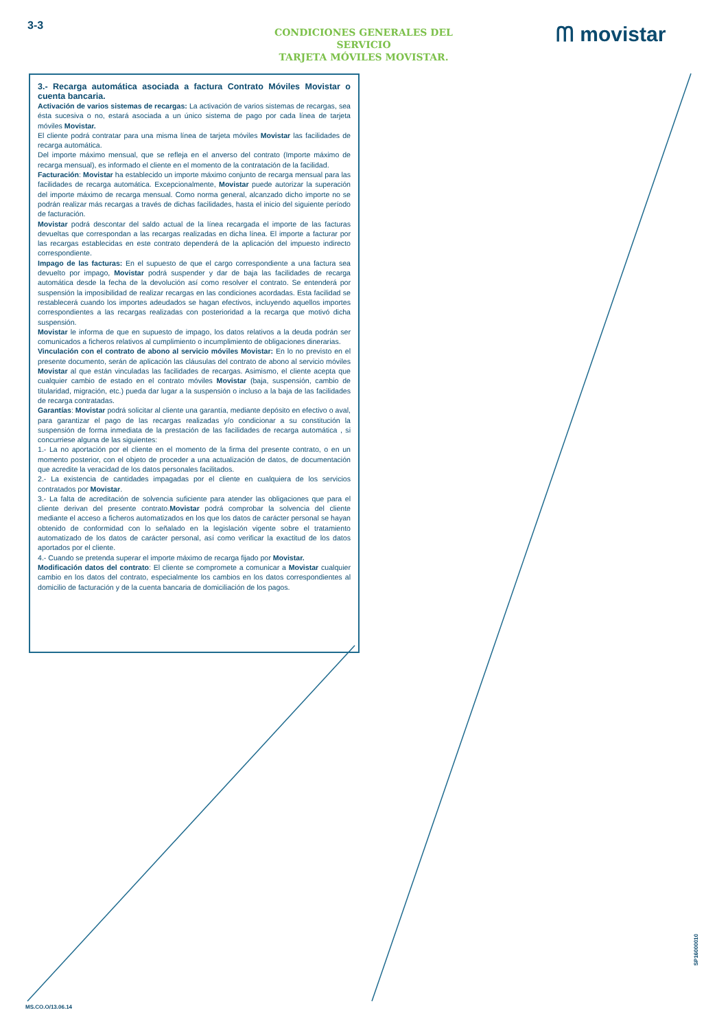3-3
CONDICIONES GENERALES DEL SERVICIO
TARJETA MÓVILES MOVISTAR.
ᗰ movistar
3.- Recarga automática asociada a factura Contrato Móviles Movistar o cuenta bancaria.
Activación de varios sistemas de recargas: La activación de varios sistemas de recargas, sea ésta sucesiva o no, estará asociada a un único sistema de pago por cada línea de tarjeta móviles Movistar.
El cliente podrá contratar para una misma línea de tarjeta móviles Movistar las facilidades de recarga automática.
Del importe máximo mensual, que se refleja en el anverso del contrato (Importe máximo de recarga mensual), es informado el cliente en el momento de la contratación de la facilidad.
Facturación: Movistar ha establecido un importe máximo conjunto de recarga mensual para las facilidades de recarga automática. Excepcionalmente, Movistar puede autorizar la superación del importe máximo de recarga mensual. Como norma general, alcanzado dicho importe no se podrán realizar más recargas a través de dichas facilidades, hasta el inicio del siguiente período de facturación.
Movistar podrá descontar del saldo actual de la línea recargada el importe de las facturas devueltas que correspondan a las recargas realizadas en dicha línea. El importe a facturar por las recargas establecidas en este contrato dependerá de la aplicación del impuesto indirecto correspondiente.
Impago de las facturas: En el supuesto de que el cargo correspondiente a una factura sea devuelto por impago, Movistar podrá suspender y dar de baja las facilidades de recarga automática desde la fecha de la devolución así como resolver el contrato. Se entenderá por suspensión la imposibilidad de realizar recargas en las condiciones acordadas. Esta facilidad se restablecerá cuando los importes adeudados se hagan efectivos, incluyendo aquellos importes correspondientes a las recargas realizadas con posterioridad a la recarga que motivó dicha suspensión.
Movistar le informa de que en supuesto de impago, los datos relativos a la deuda podrán ser comunicados a ficheros relativos al cumplimiento o incumplimiento de obligaciones dinerarias.
Vinculación con el contrato de abono al servicio móviles Movistar: En lo no previsto en el presente documento, serán de aplicación las cláusulas del contrato de abono al servicio móviles Movistar al que están vinculadas las facilidades de recargas. Asimismo, el cliente acepta que cualquier cambio de estado en el contrato móviles Movistar (baja, suspensión, cambio de titularidad, migración, etc.) pueda dar lugar a la suspensión o incluso a la baja de las facilidades de recarga contratadas.
Garantías: Movistar podrá solicitar al cliente una garantía, mediante depósito en efectivo o aval, para garantizar el pago de las recargas realizadas y/o condicionar a su constitución la suspensión de forma inmediata de la prestación de las facilidades de recarga automática , si concurriese alguna de las siguientes:
1.- La no aportación por el cliente en el momento de la firma del presente contrato, o en un momento posterior, con el objeto de proceder a una actualización de datos, de documentación que acredite la veracidad de los datos personales facilitados.
2.- La existencia de cantidades impagadas por el cliente en cualquiera de los servicios contratados por Movistar.
3.- La falta de acreditación de solvencia suficiente para atender las obligaciones que para el cliente derivan del presente contrato.Movistar podrá comprobar la solvencia del cliente mediante el acceso a ficheros automatizados en los que los datos de carácter personal se hayan obtenido de conformidad con lo señalado en la legislación vigente sobre el tratamiento automatizado de los datos de carácter personal, así como verificar la exactitud de los datos aportados por el cliente.
4.- Cuando se pretenda superar el importe máximo de recarga fijado por Movistar.
Modificación datos del contrato: El cliente se compromete a comunicar a Movistar cualquier cambio en los datos del contrato, especialmente los cambios en los datos correspondientes al domicilio de facturación y de la cuenta bancaria de domiciliación de los pagos.
SP16000010
MS.CO.O/13.06.14